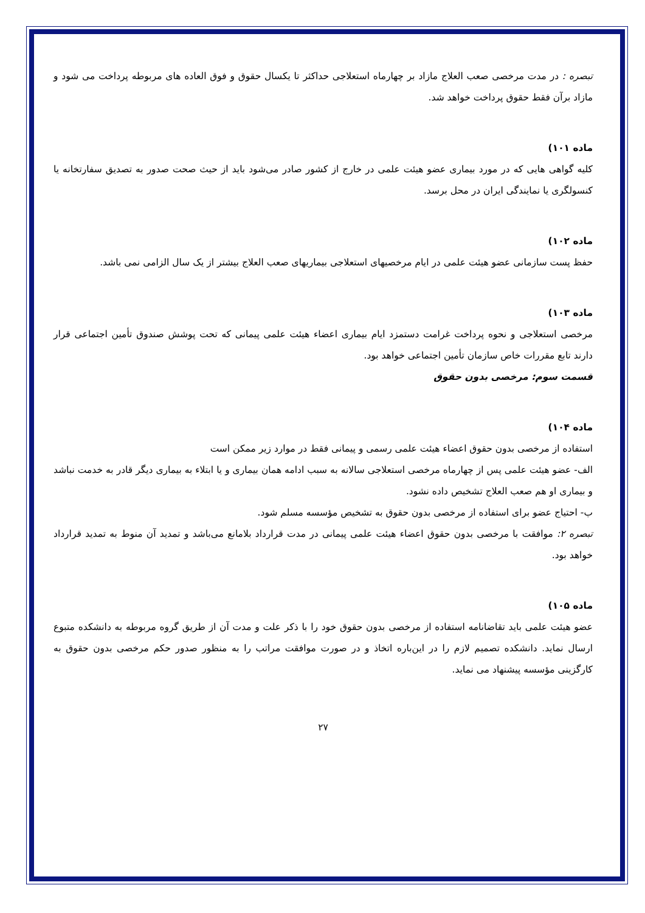تبصره : در مدت مرخصی صعب العلاج مازاد بر چهارماه استعلاجی حداکثر تا یکسال حقوق و فوق العاده های مربوطه پرداخت می شود و مازاد برآن فقط حقوق پرداخت خواهد شد.
ماده ۱۰۱)
کلیه گواهی هایی که در مورد بیماری عضو هیئت علمی در خارج از کشور صادر می‌شود باید از حیث صحت صدور به تصدیق سفارتخانه یا کنسولگری یا نمایندگی ایران در محل برسد.
ماده ۱۰۲)
حفظ پست سازمانی عضو هیئت علمی در ایام مرخصیهای استعلاجی بیماریهای صعب العلاج بیشتر از یک سال الزامی نمی باشد.
ماده ۱۰۳)
مرخصی استعلاجی و نحوه پرداخت غرامت دستمزد ایام بیماری اعضاء هیئت علمی پیمانی که تحت پوشش صندوق تأمین اجتماعی قرار دارند تابع مقررات خاص سازمان تأمین اجتماعی خواهد بود.
قسمت سوم: مرخصی بدون حقوق
ماده ۱۰۴)
استفاده از مرخصی بدون حقوق اعضاء هیئت علمی رسمی و پیمانی فقط در موارد زیر ممکن است
الف- عضو هیئت علمی پس از چهارماه مرخصی استعلاجی سالانه به سبب ادامه همان بیماری و یا ابتلاء به بیماری دیگر قادر به خدمت نباشد و بیماری او هم صعب العلاج تشخیص داده نشود.
ب- احتیاج عضو برای استفاده از مرخصی بدون حقوق به تشخیص مؤسسه مسلم شود.
تبصره ۲: موافقت با مرخصی بدون حقوق اعضاء هیئت علمی پیمانی در مدت قرارداد بلامانع می‌باشد و تمدید آن منوط به تمدید قرارداد خواهد بود.
ماده ۱۰۵)
عضو هیئت علمی باید تقاضانامه استفاده از مرخصی بدون حقوق خود را با ذکر علت و مدت آن از طریق گروه مربوطه به دانشکده متبوع ارسال نماید. دانشکده تصمیم لازم را در این‌باره اتخاذ و در صورت موافقت مراتب را به منظور صدور حکم مرخصی بدون حقوق به کارگزینی مؤسسه پیشنهاد می نماید.
۲۷